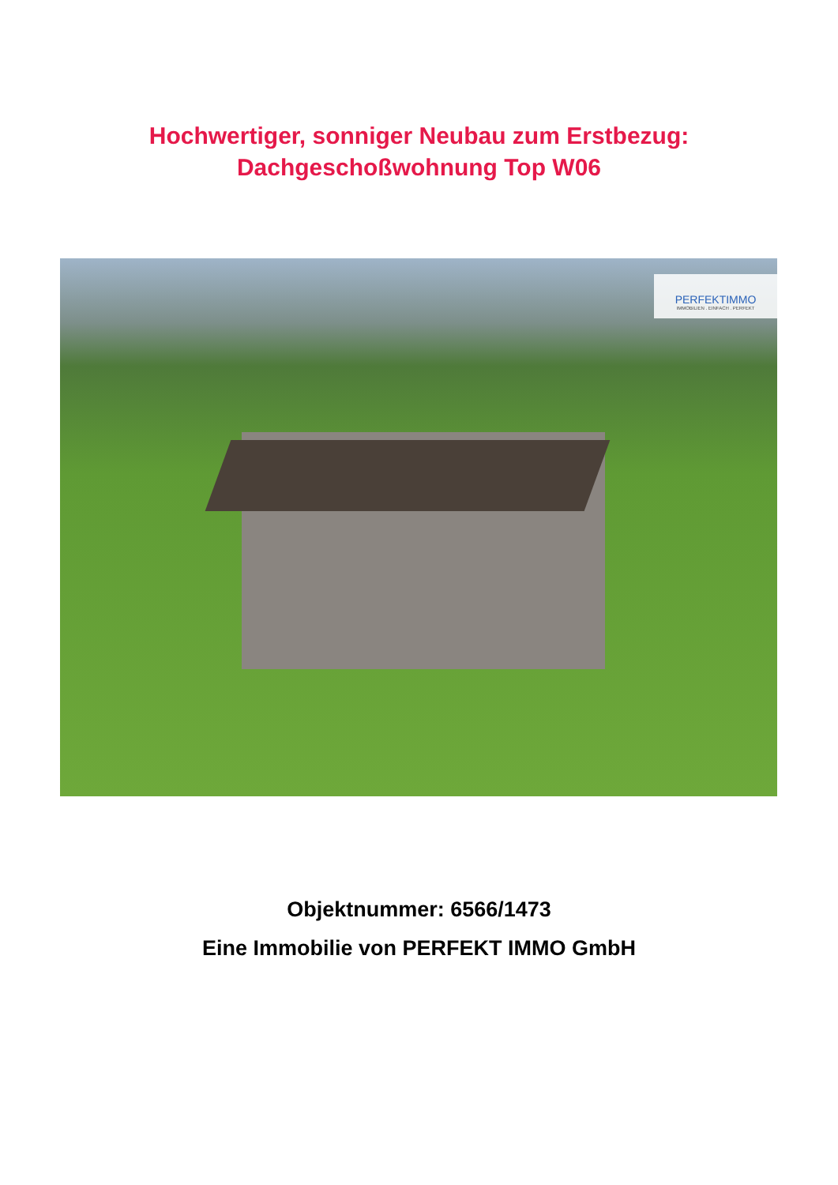Hochwertiger, sonniger Neubau zum Erstbezug:
Dachgeschoßwohnung Top W06
PERFEKTIMMO
IMMOBILIEN . EINFACH . PERFEKT
Objektnummer: 6566/1473
Eine Immobilie von PERFEKT IMMO GmbH